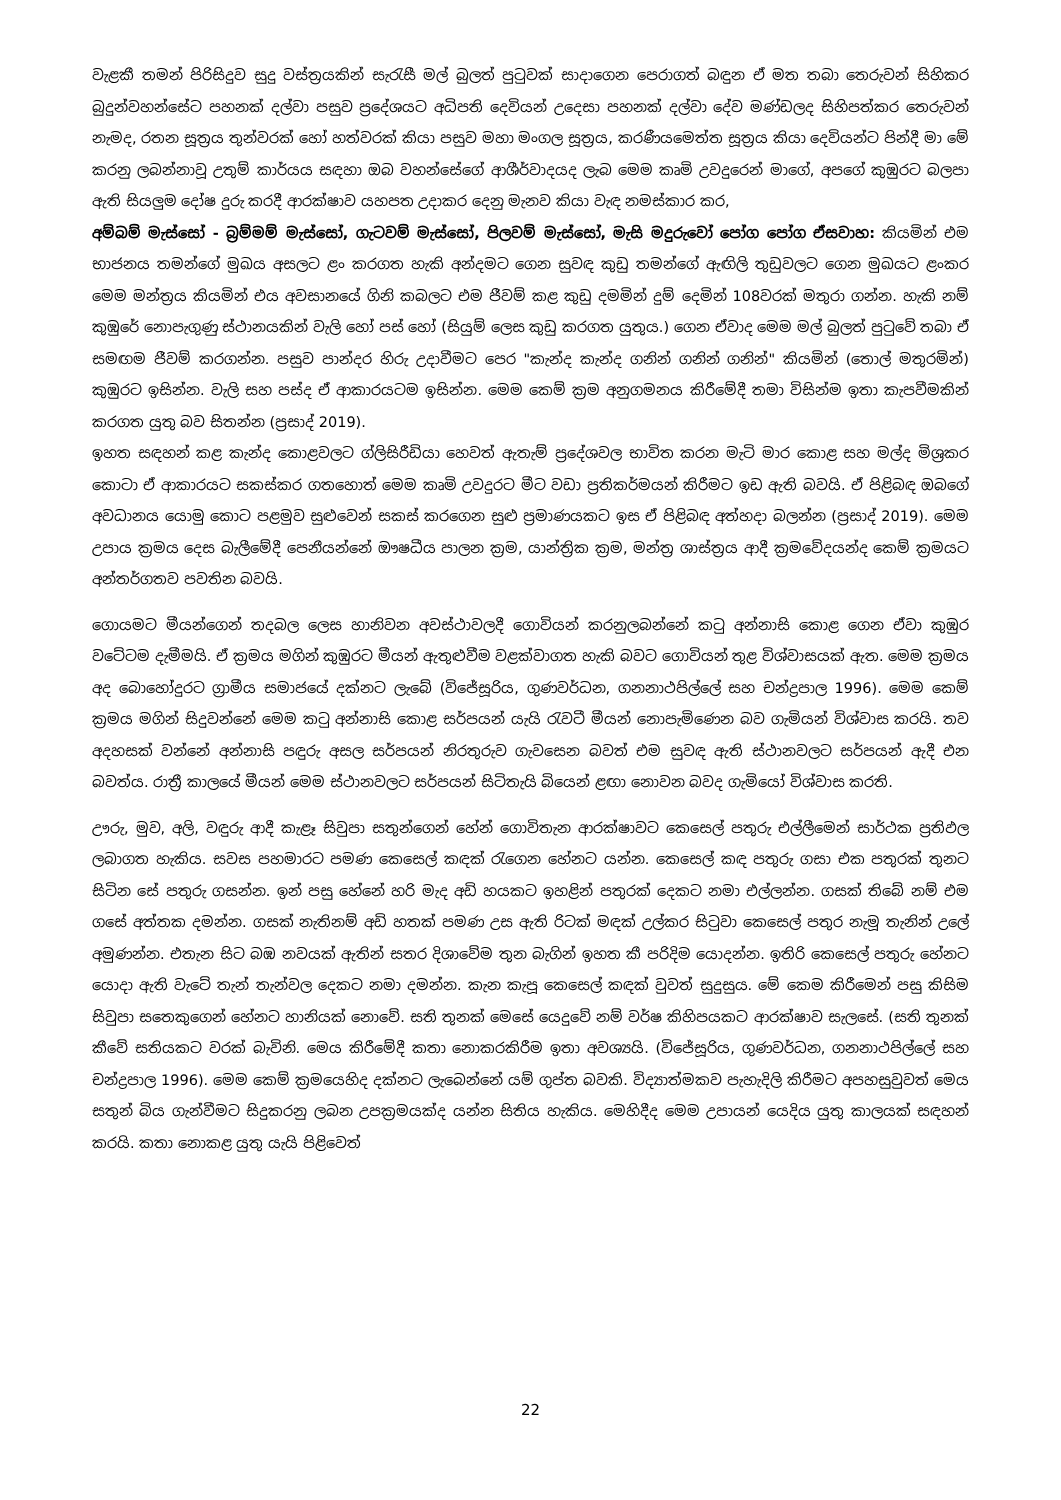වැළකී තමන් පිරිසිදුව සුදු වස්ත්‍රයකින් සැරැසී මල් බුලත් පුටුවක් සාදාගෙන පෙරාගත් බඳුන ඒ මත තබා තෙරුවන් සිහිකර බුදුන්වහන්සේට පහනක් දල්වා පසුව ප්‍රදේශයට අධිපති දෙවියන් උදෙසා පහනක් දල්වා දේව මණ්ඩලද සිහිපත්කර තෙරුවන් නැමද, රතන සූත්‍රය තුන්වරක් හෝ හත්වරක් කියා පසුව මහා මංගල සූත්‍රය, කරණීයමෙත්ත සූත්‍රය කියා දෙවියන්ට පින්දී මා මේ කරනු ලබන්නාවූ උතුම් කාර්යය සඳහා ඔබ වහන්සේගේ ආශීර්වාදයද ලැබ මෙම කෘමි උවදුරෙන් මාගේ, අපගේ කුඹුරට බලපා ඇති සියලුම දෝෂ දුරු කරදී ආරක්ෂාව යහපත උදාකර දෙනු මැනව කියා වැඳ නමස්කාර කර,
අම්බම් මැස්සෝ - බ්‍රම්මම් මැස්සෝ, ගැටවම් මැස්සෝ, පිලවම් මැස්සෝ, මැසි මදුරුවෝ පෝග පෝග ඒසවාහ: කියමින් එම භාජනය තමන්ගේ මුඛය අසලට ළං කරගත හැකි අන්දමට ගෙන සුවඳ කුඩු තමන්ගේ ඇඟිලි තුඩුවලට ගෙන මුඛයට ළංකර මෙම මන්ත්‍රය කියමින් එය අවසානයේ ගිනි කබලට එම ජීවම් කළ කුඩු දමමින් දුම් දෙමින් 108වරක් මතුරා ගන්න. හැකි නම් කුඹුරේ නොපැගුණු ස්ථානයකින් වැලි හෝ පස් හෝ (සියුම් ලෙස කුඩු කරගත යුතුය.) ගෙන ඒවාද මෙම මල් බුලත් පුටුවේ තබා ඒ සමඟම ජීවම් කරගන්න. පසුව පාන්දර හිරු උදාවීමට පෙර "කැන්ද කැන්ද ගනින් ගනින් ගනින්" කියමින් (තොල් මතුරමින්) කුඹුරට ඉසින්න. වැලි සහ පස්ද ඒ ආකාරයටම ඉසින්න. මෙම කෙම් ක්‍රම අනුගමනය කිරීමේදී තමා විසින්ම ඉතා කැපවීමකින් කරගත යුතු බව සිතන්න (ප්‍රසාද් 2019).
ඉහත සඳහන් කළ කැන්ද කොළවලට ග්ලිසිරීඩියා හෙවත් ඇතැම් ප්‍රදේශවල භාවිත කරන මැටි මාර කොළ සහ මල්ද මිශ්‍රකර කොටා ඒ ආකාරයට සකස්කර ගතහොත් මෙම කෘමි උවදුරට මීට වඩා ප්‍රතිකර්මයන් කිරීමට ඉඩ ඇති බවයි. ඒ පිළිබඳ ඔබගේ අවධානය යොමු කොට පළමුව සුළුවෙන් සකස් කරගෙන සුළු ප්‍රමාණයකට ඉස ඒ පිළිබඳ අත්හදා බලන්න (ප්‍රසාද් 2019). මෙම උපාය ක්‍රමය දෙස බැලීමේදී පෙනීයන්නේ ඖෂධීය පාලන ක්‍රම, යාන්ත්‍රික ක්‍රම, මන්ත්‍ර ශාස්ත්‍රය ආදී ක්‍රමවේදයන්ද කෙම් ක්‍රමයට අන්තර්ගතව පවතින බවයි.
ගොයමට මීයන්ගෙන් තදබල ලෙස හානිවන අවස්ථාවලදී ගොවියන් කරනුලබන්නේ කටු අන්නාසි කොළ ගෙන ඒවා කුඹුර වටේටම දැමීමයි. ඒ ක්‍රමය මගින් කුඹුරට මීයන් ඇතුළුවීම වළක්වාගත හැකි බවට ගොවියන් තුළ විශ්වාසයක් ඇත. මෙම ක්‍රමය අද බොහෝදුරට ග්‍රාමීය සමාජයේ දක්නට ලැබේ (විජේසූරිය, ගුණවර්ධන, ගනනාථපිල්ලේ සහ චන්ද්‍රපාල 1996). මෙම කෙම් ක්‍රමය මගින් සිදුවන්නේ මෙම කටු අන්නාසි කොළ සර්පයන් යැයි රැවටී මීයන් නොපැමිණෙන බව ගැමියන් විශ්වාස කරයි. තව අදහසක් වන්නේ අන්නාසි පඳුරු අසල සර්පයන් නිරතුරුව ගැවසෙන බවත් එම සුවඳ ඇති ස්ථානවලට සර්පයන් ඇදී එන බවත්ය. රාත්‍රී කාලයේ මීයන් මෙම ස්ථානවලට සර්පයන් සිටිතැයි බියෙන් ළඟා නොවන බවද ගැමියෝ විශ්වාස කරති.
ඌරු, මුව, අලි, වඳුරු ආදී කැළෑ සිවුපා සතුන්ගෙන් හේන් ගොවිතැන ආරක්ෂාවට කෙසෙල් පතුරු එල්ලීමෙන් සාර්ථක ප්‍රතිඵල ලබාගත හැකිය. සවස පහමාරට පමණ කෙසෙල් කඳක් රැගෙන හේනට යන්න. කෙසෙල් කඳ පතුරු ගසා එක පතුරක් තුනට සිටින සේ පතුරු ගසන්න. ඉන් පසු හේනේ හරි මැද අඩි හයකට ඉහළින් පතුරක් දෙකට නමා එල්ලන්න. ගසක් තිබේ නම් එම ගසේ අත්තක දමන්න. ගසක් නැතිනම් අඩි හතක් පමණ උස ඇති රිටක් මඳක් උල්කර සිටුවා කෙසෙල් පතුර නැමූ තැනින් උලේ අමුණන්න. එතැන සිට බඹ නවයක් ඇතින් සතර දිශාවේම තුන බැගින් ඉහත කී පරිදිම යොදන්න. ඉතිරි කෙසෙල් පතුරු හේනට යොදා ඇති වැටේ තැන් තැන්වල දෙකට නමා දමන්න. කැන කැපූ කෙසෙල් කඳක් වුවත් සුදුසුය. මේ කෙම කිරීමෙන් පසු කිසිම සිවුපා සතෙකුගෙන් හේනට හානියක් නොවේ. සති තුනක් මෙසේ යෙදුවේ නම් වර්ෂ කිහිපයකට ආරක්ෂාව සැලසේ. (සති තුනක් කීවේ සතියකට වරක් බැවිනි. මෙය කිරීමේදී කතා නොකරකිරීම ඉතා අවශ්‍යයි. (විජේසූරිය, ගුණවර්ධන, ගනනාථපිල්ලේ සහ චන්ද්‍රපාල 1996). මෙම කෙම් ක්‍රමයෙහිද දක්නට ලැබෙන්නේ යම් ගුප්ත බවකි. විද්‍යාත්මකව පැහැදිලි කිරීමට අපහසුවුවත් මෙය සතුන් බිය ගැන්වීමට සිදුකරනු ලබන උපක්‍රමයක්ද යන්න සිතිය හැකිය. මෙහිදීද මෙම උපායන් යෙදිය යුතු කාලයක් සඳහන් කරයි. කතා නොකළ යුතු යැයි පිළිවෙත්
22